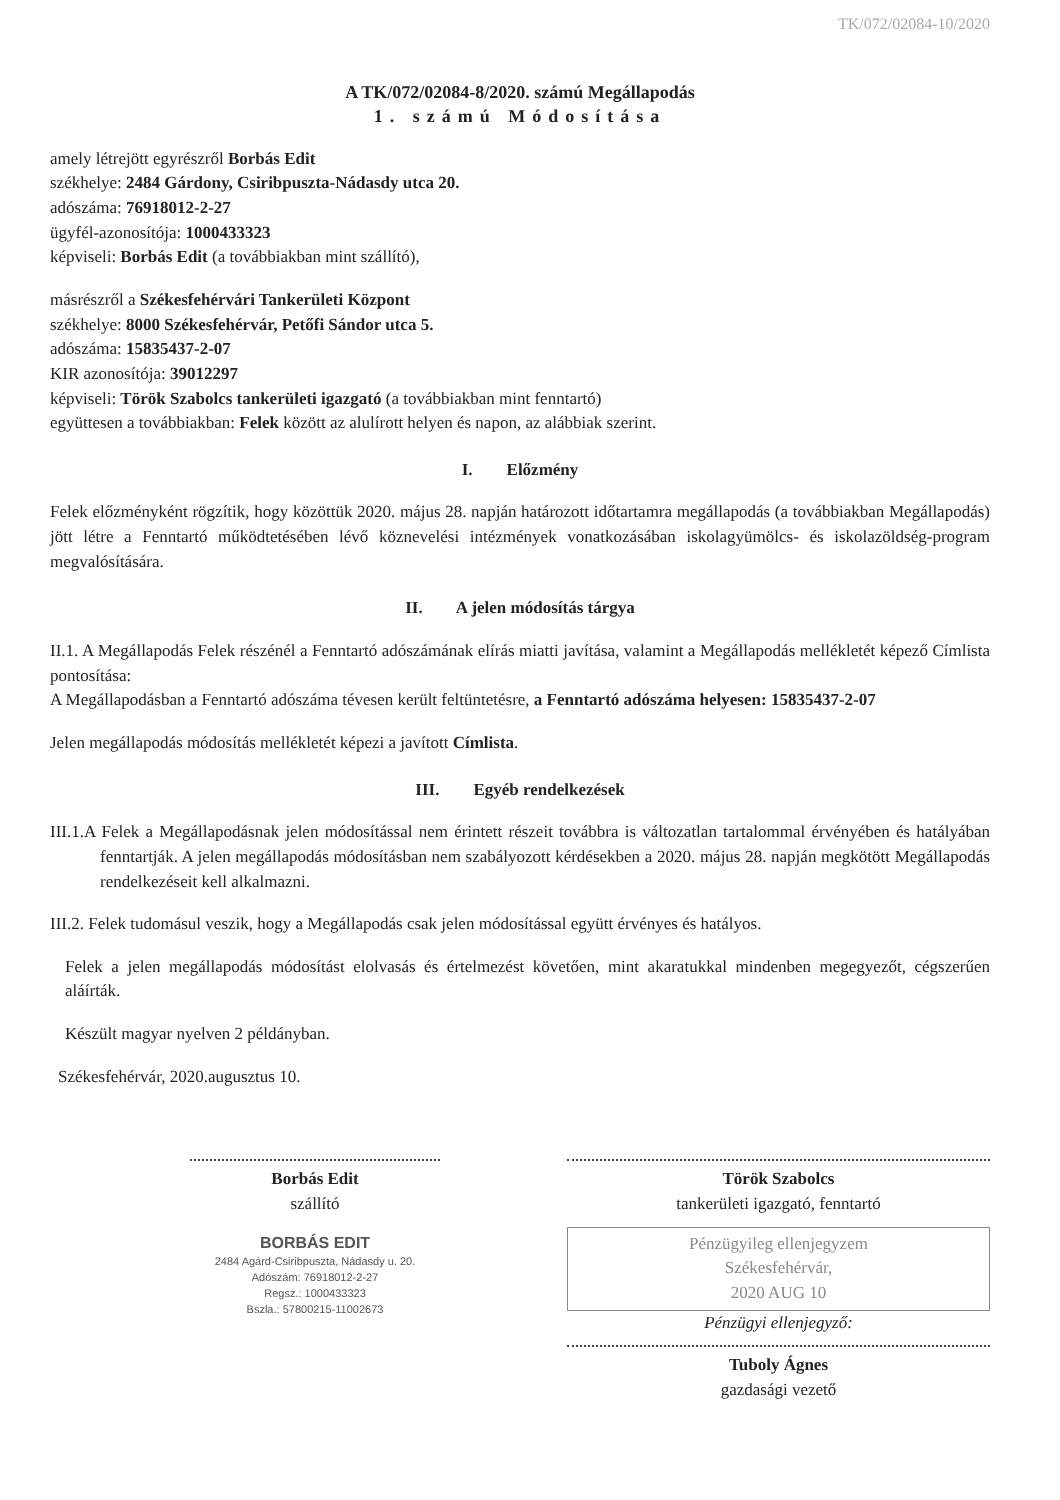TK/072/02084-10/2020
A TK/072/02084-8/2020. számú Megállapodás
1. számú Módosítása
amely létrejött egyrészről Borbás Edit
székhelye: 2484 Gárdony, Csiribpuszta-Nádasdy utca 20.
adószáma: 76918012-2-27
ügyfél-azonosítója: 1000433323
képviseli: Borbás Edit (a továbbiakban mint szállító),
másrészről a Székesfehérvári Tankerületi Központ
székhelye: 8000 Székesfehérvár, Petőfi Sándor utca 5.
adószáma: 15835437-2-07
KIR azonosítója: 39012297
képviseli: Török Szabolcs tankerületi igazgató (a továbbiakban mint fenntartó)
együttesen a továbbiakban: Felek között az alulírott helyen és napon, az alábbiak szerint.
I. Előzmény
Felek előzményként rögzítik, hogy közöttük 2020. május 28. napján határozott időtartamra megállapodás (a továbbiakban Megállapodás) jött létre a Fenntartó működtetésében lévő köznevelési intézmények vonatkozásában iskolagyümölcs- és iskolazöldség-program megvalósítására.
II. A jelen módosítás tárgya
II.1. A Megállapodás Felek részénél a Fenntartó adószámának elírás miatti javítása, valamint a Megállapodás mellékletét képező Címlista pontosítása:
A Megállapodásban a Fenntartó adószáma tévesen került feltüntetésre, a Fenntartó adószáma helyesen: 15835437-2-07
Jelen megállapodás módosítás mellékletét képezi a javított Címlista.
III. Egyéb rendelkezések
III.1.A Felek a Megállapodásnak jelen módosítással nem érintett részeit továbbra is változatlan tartalommal érvényében és hatályában fenntartják. A jelen megállapodás módosításban nem szabályozott kérdésekben a 2020. május 28. napján megkötött Megállapodás rendelkezéseit kell alkalmazni.
III.2. Felek tudomásul veszik, hogy a Megállapodás csak jelen módosítással együtt érvényes és hatályos.
Felek a jelen megállapodás módosítást elolvasás és értelmezést követően, mint akaratukkal mindenben megegyezőt, cégszerűen aláírták.
Készült magyar nyelven 2 példányban.
Székesfehérvár, 2020.augusztus 10.
Borbás Edit
szállító
BORBÁS EDIT
2484 Agárd-Csiribpuszta, Nádasdy u. 20.
Adószám: 76918012-2-27
Regsz.: 1000433323
Bszla.: 57800215-11002673
Török Szabolcs
tankerületi igazgató, fenntartó
Pénzügyileg ellenjegyzem
Székesfehérvár,
2020 AUG 10
Pénzügyi ellenjegyző:
Tuboly Ágnes
gazdasági vezető